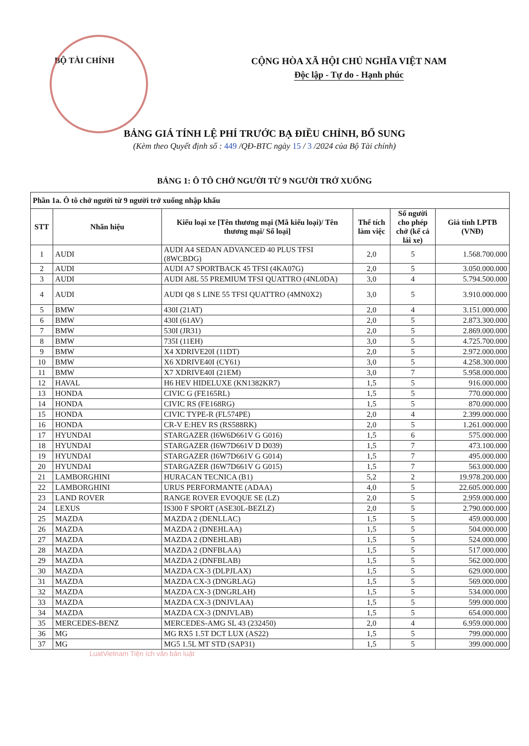BỘ TÀI CHÍNH CỘNG HÒA XÃ HỘI CHỦ NGHĨA VIỆT NAM
Độc lập - Tự do - Hạnh phúc
BẢNG GIÁ TÍNH LỆ PHÍ TRƯỚC BẠ ĐIỀU CHỈNH, BỔ SUNG
(Kèm theo Quyết định số : 449 /QĐ-BTC ngày 15 / 3 /2024 của Bộ Tài chính)
BẢNG 1: Ô TÔ CHỞ NGƯỜI TỪ 9 NGƯỜI TRỞ XUỐNG
| Phần 1a. Ô tô chở người từ 9 người trở xuống nhập khẩu | | | | | |
| --- | --- | --- | --- | --- | --- |
| STT | Nhãn hiệu | Kiểu loại xe [Tên thương mại (Mã kiểu loại)/ Tên thương mại/ Số loại] | Thể tích làm việc | Số người cho phép chở (kể cả lái xe) | Giá tính LPTB (VNĐ) |
| 1 | AUDI | AUDI A4 SEDAN ADVANCED 40 PLUS TFSI (8WCBDG) | 2,0 | 5 | 1.568.700.000 |
| 2 | AUDI | AUDI A7 SPORTBACK 45 TFSI (4KA07G) | 2,0 | 5 | 3.050.000.000 |
| 3 | AUDI | AUDI A8L 55 PREMIUM TFSI QUATTRO (4NL0DA) | 3,0 | 4 | 5.794.500.000 |
| 4 | AUDI | AUDI Q8 S LINE 55 TFSI QUATTRO (4MN0X2) | 3,0 | 5 | 3.910.000.000 |
| 5 | BMW | 430I (21AT) | 2,0 | 4 | 3.151.000.000 |
| 6 | BMW | 430I (61AV) | 2,0 | 5 | 2.873.300.000 |
| 7 | BMW | 530I (JR31) | 2,0 | 5 | 2.869.000.000 |
| 8 | BMW | 735I (11EH) | 3,0 | 5 | 4.725.700.000 |
| 9 | BMW | X4 XDRIVE20I (11DT) | 2,0 | 5 | 2.972.000.000 |
| 10 | BMW | X6 XDRIVE40I (CY61) | 3,0 | 5 | 4.258.300.000 |
| 11 | BMW | X7 XDRIVE40I (21EM) | 3,0 | 7 | 5.958.000.000 |
| 12 | HAVAL | H6 HEV HIDELUXE (KN1382KR7) | 1,5 | 5 | 916.000.000 |
| 13 | HONDA | CIVIC G (FE165RL) | 1,5 | 5 | 770.000.000 |
| 14 | HONDA | CIVIC RS (FE168RG) | 1,5 | 5 | 870.000.000 |
| 15 | HONDA | CIVIC TYPE-R (FL574PE) | 2,0 | 4 | 2.399.000.000 |
| 16 | HONDA | CR-V E:HEV RS (RS588RK) | 2,0 | 5 | 1.261.000.000 |
| 17 | HYUNDAI | STARGAZER (I6W6D661V G G016) | 1,5 | 6 | 575.000.000 |
| 18 | HYUNDAI | STARGAZER (I6W7D661V D D039) | 1,5 | 7 | 473.100.000 |
| 19 | HYUNDAI | STARGAZER (I6W7D661V G G014) | 1,5 | 7 | 495.000.000 |
| 20 | HYUNDAI | STARGAZER (I6W7D661V G G015) | 1,5 | 7 | 563.000.000 |
| 21 | LAMBORGHINI | HURACAN TECNICA (B1) | 5,2 | 2 | 19.978.200.000 |
| 22 | LAMBORGHINI | URUS PERFORMANTE (ADAA) | 4,0 | 5 | 22.605.000.000 |
| 23 | LAND ROVER | RANGE ROVER EVOQUE SE (LZ) | 2,0 | 5 | 2.959.000.000 |
| 24 | LEXUS | IS300 F SPORT (ASE30L-BEZLZ) | 2,0 | 5 | 2.790.000.000 |
| 25 | MAZDA | MAZDA 2 (DENLLAC) | 1,5 | 5 | 459.000.000 |
| 26 | MAZDA | MAZDA 2 (DNEHLAA) | 1,5 | 5 | 504.000.000 |
| 27 | MAZDA | MAZDA 2 (DNEHLAB) | 1,5 | 5 | 524.000.000 |
| 28 | MAZDA | MAZDA 2 (DNFBLAA) | 1,5 | 5 | 517.000.000 |
| 29 | MAZDA | MAZDA 2 (DNFBLAB) | 1,5 | 5 | 562.000.000 |
| 30 | MAZDA | MAZDA CX-3 (DLPJLAX) | 1,5 | 5 | 629.000.000 |
| 31 | MAZDA | MAZDA CX-3 (DNGRLAG) | 1,5 | 5 | 569.000.000 |
| 32 | MAZDA | MAZDA CX-3 (DNGRLAH) | 1,5 | 5 | 534.000.000 |
| 33 | MAZDA | MAZDA CX-3 (DNJVLAA) | 1,5 | 5 | 599.000.000 |
| 34 | MAZDA | MAZDA CX-3 (DNJVLAB) | 1,5 | 5 | 654.000.000 |
| 35 | MERCEDES-BENZ | MERCEDES-AMG SL 43 (232450) | 2,0 | 4 | 6.959.000.000 |
| 36 | MG | MG RX5 1.5T DCT LUX (AS22) | 1,5 | 5 | 799.000.000 |
| 37 | MG | MG5 1.5L MT STD (SAP31) | 1,5 | 5 | 399.000.000 |
LuatVietnam Tiện ích văn bản luật